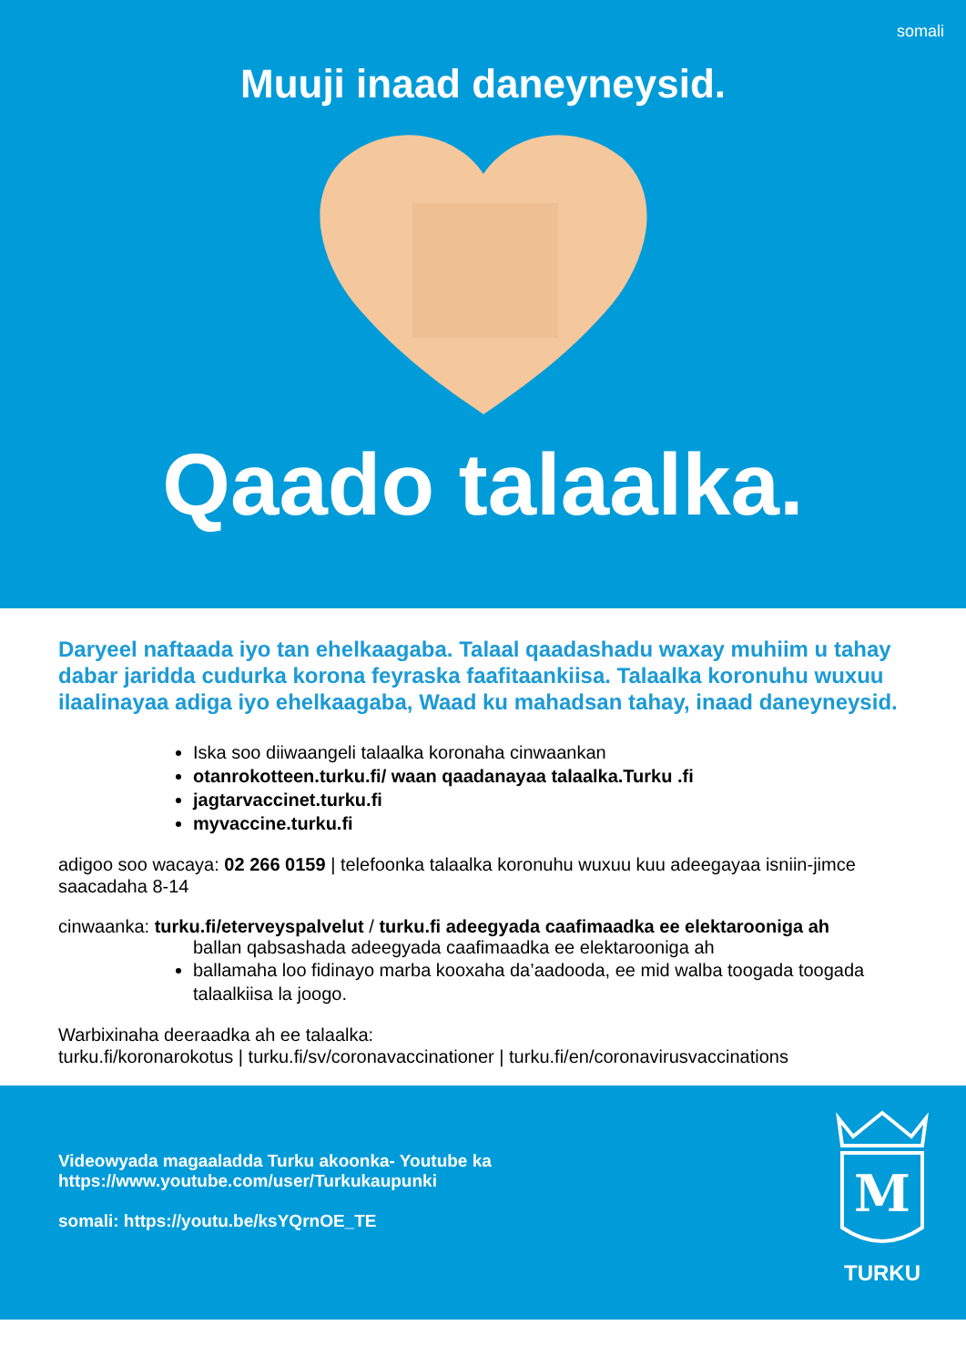somali
Muuji inaad daneyneysid.
Qaado talaalka.
Daryeel naftaada iyo tan ehelkaagaba. Talaal qaadashadu waxay muhiim u tahay dabar jaridda cudurka korona feyraska faafitaankiisa. Talaalka koronuhu wuxuu ilaalinayaa adiga iyo ehelkaagaba, Waad ku mahadsan tahay, inaad daneyneysid.
Iska soo diiwaangeli talaalka koronaha cinwaankan
otanrokotteen.turku.fi/ waan qaadanayaa talaalka.Turku .fi
jagtarvaccinet.turku.fi
myvaccine.turku.fi
adigoo soo wacaya: 02 266 0159 | telefoonka talaalka koronuhu wuxuu kuu adeegayaa isniin-jimce saacadaha 8-14
cinwaanka: turku.fi/eterveyspalvelut / turku.fi adeegyada caafimaadka ee elektarooniga ah
ballan qabsashada adeegyada caafimaadka ee elektarooniga ah
ballamaha loo fidinayo marba kooxaha da’aadooda, ee mid walba toogada toogada talaalkiisa la joogo.
Warbixinaha deeraadka ah ee talaalka:
turku.fi/koronarokotus | turku.fi/sv/coronavaccinationer | turku.fi/en/coronavirusvaccinations
Videowyada magaaladda Turku akoonka- Youtube ka
https://www.youtube.com/user/Turkukaupunki
somali: https://youtu.be/ksYQrnOE_TE
M
TURKU